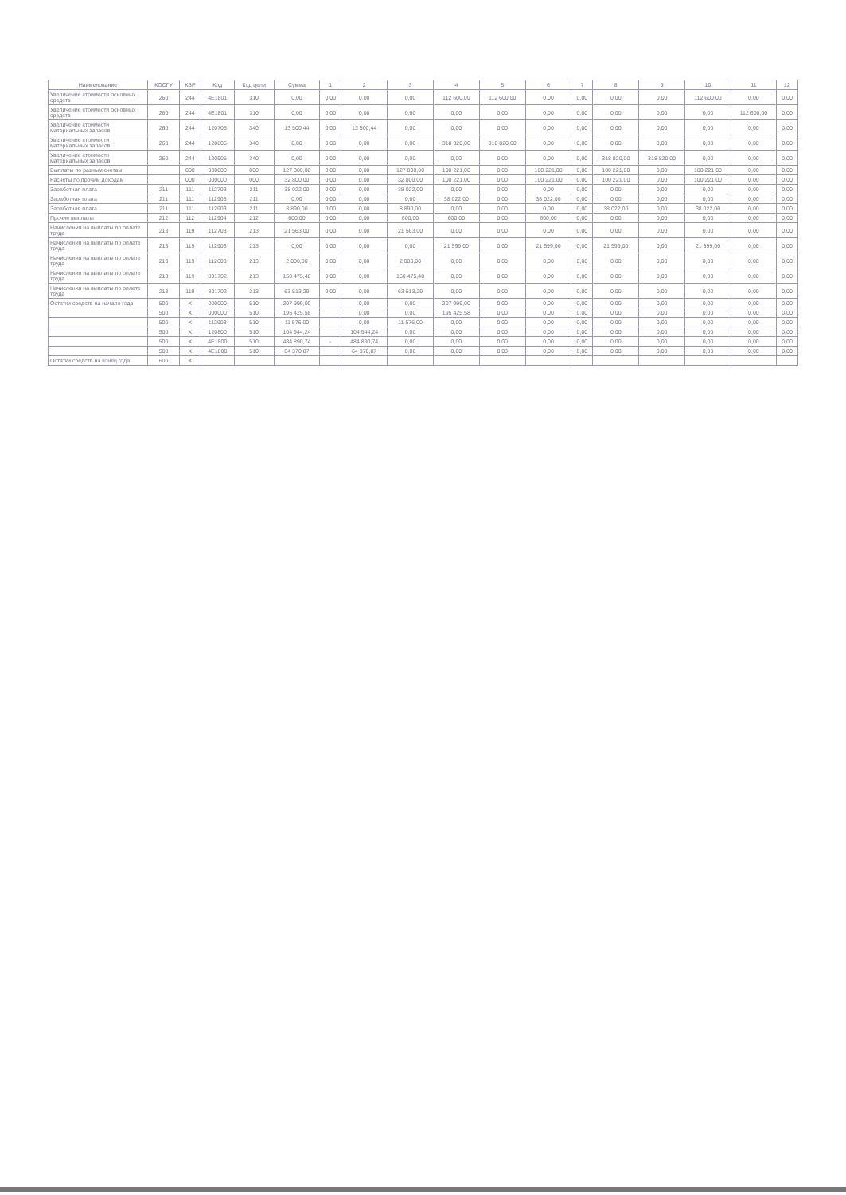| Наименование | КОСГУ | КВР | Код | Код цели | Сумма | 1 | 2 | 3 | 4 | 5 | 6 | 7 | 8 | 9 | 10 | 11 | 12 |
| --- | --- | --- | --- | --- | --- | --- | --- | --- | --- | --- | --- | --- | --- | --- | --- | --- | --- |
| Увеличение стоимости основных средств | 260 | 244 | 4Е1801 | 310 | 0,00 | 0,00 | 0,00 | 0,00 | 112 600,00 | 112 600,00 | 0,00 | 0,00 | 0,00 | 0,00 | 112 600,00 | 0,00 | 0,00 |
| Увеличение стоимости основных средств | 260 | 244 | 4Е1801 | 310 | 0,00 | 0,00 | 0,00 | 0,00 | 0,00 | 0,00 | 0,00 | 0,00 | 0,00 | 0,00 | 0,00 | 112 600,00 | 0,00 |
| Увеличение стоимости материальных запасов | 260 | 244 | 120705 | 340 | 13 500,44 | 0,00 | 13 500,44 | 0,00 | 0,00 | 0,00 | 0,00 | 0,00 | 0,00 | 0,00 | 0,00 | 0,00 | 0,00 |
| Увеличение стоимости материальных запасов | 260 | 244 | 120805 | 340 | 0,00 | 0,00 | 0,00 | 0,00 | 318 820,00 | 318 820,00 | 0,00 | 0,00 | 0,00 | 0,00 | 0,00 | 0,00 | 0,00 |
| Увеличение стоимости материальных запасов | 260 | 244 | 120905 | 340 | 0,00 | 0,00 | 0,00 | 0,00 | 0,00 | 0,00 | 0,00 | 0,00 | 318 820,00 | 318 820,00 | 0,00 | 0,00 | 0,00 |
| Выплаты по разным счетам | | 000 | 000000 | 000 | 127 800,00 | 0,00 | 0,00 | 127 800,00 | 100 221,00 | 0,00 | 100 221,00 | 0,00 | 100 221,00 | 0,00 | 100 221,00 | 0,00 | 0,00 |
| Расчеты по прочим доходам | | 000 | 000000 | 000 | 32 800,00 | 0,00 | 0,00 | 32 800,00 | 100 221,00 | 0,00 | 100 221,00 | 0,00 | 100 221,00 | 0,00 | 100 221,00 | 0,00 | 0,00 |
| Заработная плата | 211 | 111 | 112703 | 211 | 38 022,00 | 0,00 | 0,00 | 38 022,00 | 0,00 | 0,00 | 0,00 | 0,00 | 0,00 | 0,00 | 0,00 | 0,00 | 0,00 |
| Заработная плата | 211 | 111 | 112903 | 211 | 0,00 | 0,00 | 0,00 | 0,00 | 38 022,00 | 0,00 | 38 022,00 | 0,00 | 0,00 | 0,00 | 0,00 | 0,00 | 0,00 |
| Заработная плата | 211 | 111 | 112903 | 211 | 8 890,00 | 0,00 | 0,00 | 8 890,00 | 0,00 | 0,00 | 0,00 | 0,00 | 38 022,00 | 0,00 | 38 022,00 | 0,00 | 0,00 |
| Прочие выплаты | 212 | 112 | 112904 | 212 | 600,00 | 0,00 | 0,00 | 600,00 | 600,00 | 0,00 | 600,00 | 0,00 | 0,00 | 0,00 | 0,00 | 0,00 | 0,00 |
| Начисления на выплаты по оплате труда | 213 | 119 | 112703 | 213 | 21 563,00 | 0,00 | 0,00 | 21 563,00 | 0,00 | 0,00 | 0,00 | 0,00 | 0,00 | 0,00 | 0,00 | 0,00 | 0,00 |
| Начисления на выплаты по оплате труда | 213 | 119 | 112903 | 213 | 0,00 | 0,00 | 0,00 | 0,00 | 21 599,00 | 0,00 | 21 599,00 | 0,00 | 21 599,00 | 0,00 | 21 599,00 | 0,00 | 0,00 |
| Начисления на выплаты по оплате труда | 213 | 119 | 112603 | 213 | 2 000,00 | 0,00 | 0,00 | 2 000,00 | 0,00 | 0,00 | 0,00 | 0,00 | 0,00 | 0,00 | 0,00 | 0,00 | 0,00 |
| Начисления на выплаты по оплате труда | 213 | 119 | 801702 | 213 | 150 475,48 | 0,00 | 0,00 | 150 475,48 | 0,00 | 0,00 | 0,00 | 0,00 | 0,00 | 0,00 | 0,00 | 0,00 | 0,00 |
| Начисления на выплаты по оплате труда | 213 | 119 | 801702 | 213 | 63 513,29 | 0,00 | 0,00 | 63 513,29 | 0,00 | 0,00 | 0,00 | 0,00 | 0,00 | 0,00 | 0,00 | 0,00 | 0,00 |
| Остатки средств на начало года | 500 | X | 000000 | 510 | 207 999,00 | | 0,00 | 0,00 | 207 999,00 | 0,00 | 0,00 | 0,00 | 0,00 | 0,00 | 0,00 | 0,00 | 0,00 |
| | 500 | X | 000000 | 510 | 195 425,58 | | 0,00 | 0,00 | 195 425,58 | 0,00 | 0,00 | 0,00 | 0,00 | 0,00 | 0,00 | 0,00 | 0,00 |
| | 500 | X | 112903 | 510 | 11 576,00 | | 0,00 | 11 576,00 | 0,00 | 0,00 | 0,00 | 0,00 | 0,00 | 0,00 | 0,00 | 0,00 | 0,00 |
| | 500 | X | 120800 | 510 | 104 944,24 | | 104 944,24 | 0,00 | 0,00 | 0,00 | 0,00 | 0,00 | 0,00 | 0,00 | 0,00 | 0,00 | 0,00 |
| | 500 | X | 4Е1800 | 510 | 484 890,74 | - | 484 890,74 | 0,00 | 0,00 | 0,00 | 0,00 | 0,00 | 0,00 | 0,00 | 0,00 | 0,00 | 0,00 |
| | 500 | X | 4Е1800 | 510 | 64 370,87 | | 64 370,87 | 0,00 | 0,00 | 0,00 | 0,00 | 0,00 | 0,00 | 0,00 | 0,00 | 0,00 | 0,00 |
| Остатки средств на конец года | 600 | X | | | | | | | | | | | | | | | |